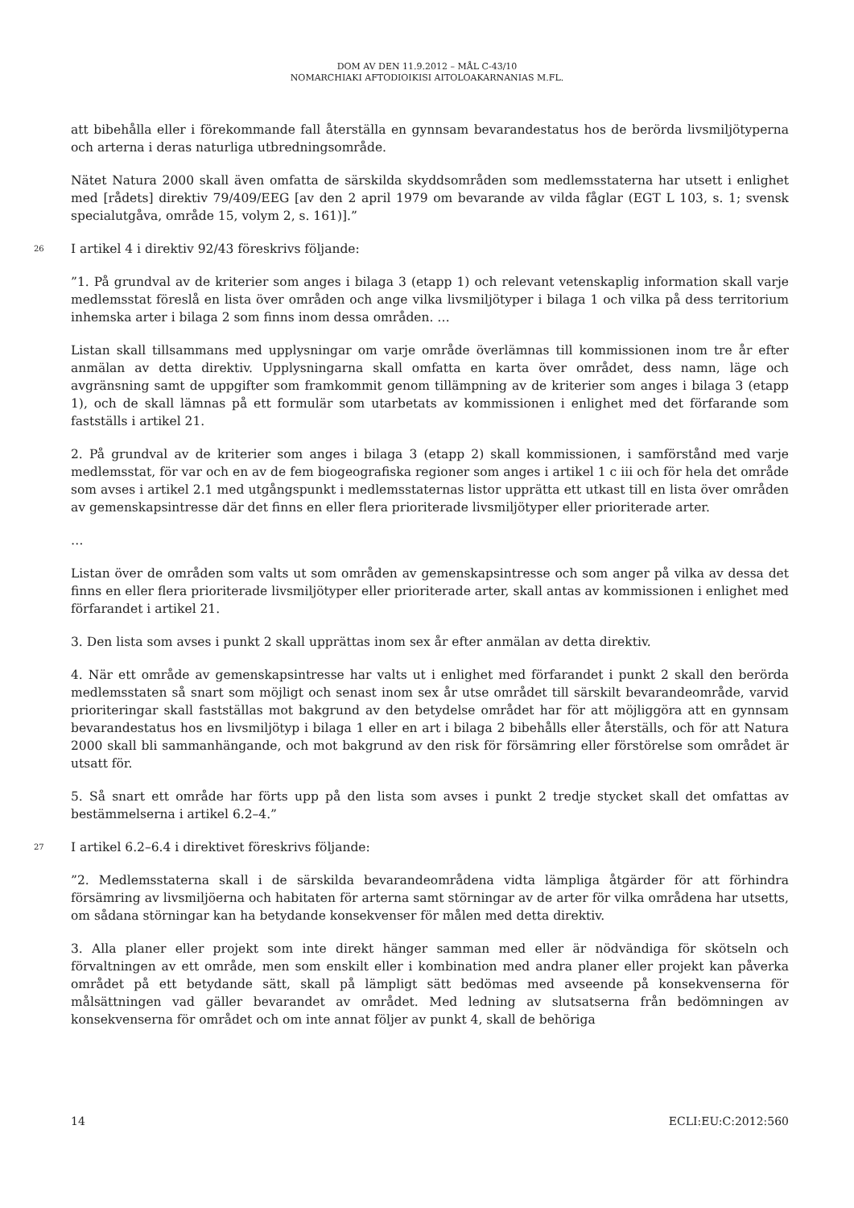DOM AV DEN 11.9.2012 – MÅL C-43/10
NOMARCHIAKI AFTODIOIKISI AITOLOAKARNANIAS M.FL.
att bibehålla eller i förekommande fall återställa en gynnsam bevarandestatus hos de berörda livsmiljötyperna och arterna i deras naturliga utbredningsområde.
Nätet Natura 2000 skall även omfatta de särskilda skyddsområden som medlemsstaterna har utsett i enlighet med [rådets] direktiv 79/409/EEG [av den 2 april 1979 om bevarande av vilda fåglar (EGT L 103, s. 1; svensk specialutgåva, område 15, volym 2, s. 161)].”
26 I artikel 4 i direktiv 92/43 föreskrivs följande:
”1. På grundval av de kriterier som anges i bilaga 3 (etapp 1) och relevant vetenskaplig information skall varje medlemsstat föreslå en lista över områden och ange vilka livsmiljötyper i bilaga 1 och vilka på dess territorium inhemska arter i bilaga 2 som finns inom dessa områden. …
Listan skall tillsammans med upplysningar om varje område överlämnas till kommissionen inom tre år efter anmälan av detta direktiv. Upplysningarna skall omfatta en karta över området, dess namn, läge och avgränsning samt de uppgifter som framkommit genom tillämpning av de kriterier som anges i bilaga 3 (etapp 1), och de skall lämnas på ett formulär som utarbetats av kommissionen i enlighet med det förfarande som fastställs i artikel 21.
2. På grundval av de kriterier som anges i bilaga 3 (etapp 2) skall kommissionen, i samförstånd med varje medlemsstat, för var och en av de fem biogeografiska regioner som anges i artikel 1 c iii och för hela det område som avses i artikel 2.1 med utgångspunkt i medlemsstaternas listor upprätta ett utkast till en lista över områden av gemenskapsintresse där det finns en eller flera prioriterade livsmiljötyper eller prioriterade arter.
…
Listan över de områden som valts ut som områden av gemenskapsintresse och som anger på vilka av dessa det finns en eller flera prioriterade livsmiljötyper eller prioriterade arter, skall antas av kommissionen i enlighet med förfarandet i artikel 21.
3. Den lista som avses i punkt 2 skall upprättas inom sex år efter anmälan av detta direktiv.
4. När ett område av gemenskapsintresse har valts ut i enlighet med förfarandet i punkt 2 skall den berörda medlemsstaten så snart som möjligt och senast inom sex år utse området till särskilt bevarandeområde, varvid prioriteringar skall fastställas mot bakgrund av den betydelse området har för att möjliggöra att en gynnsam bevarandestatus hos en livsmiljötyp i bilaga 1 eller en art i bilaga 2 bibehålls eller återställs, och för att Natura 2000 skall bli sammanhängande, och mot bakgrund av den risk för försämring eller förstörelse som området är utsatt för.
5. Så snart ett område har förts upp på den lista som avses i punkt 2 tredje stycket skall det omfattas av bestämmelserna i artikel 6.2–4.”
27 I artikel 6.2–6.4 i direktivet föreskrivs följande:
”2. Medlemsstaterna skall i de särskilda bevarandeområdena vidta lämpliga åtgärder för att förhindra försämring av livsmiljöerna och habitaten för arterna samt störningar av de arter för vilka områdena har utsetts, om sådana störningar kan ha betydande konsekvenser för målen med detta direktiv.
3. Alla planer eller projekt som inte direkt hänger samman med eller är nödvändiga för skötseln och förvaltningen av ett område, men som enskilt eller i kombination med andra planer eller projekt kan påverka området på ett betydande sätt, skall på lämpligt sätt bedömas med avseende på konsekvenserna för målsättningen vad gäller bevarandet av området. Med ledning av slutsatserna från bedömningen av konsekvenserna för området och om inte annat följer av punkt 4, skall de behöriga
14 ECLI:EU:C:2012:560